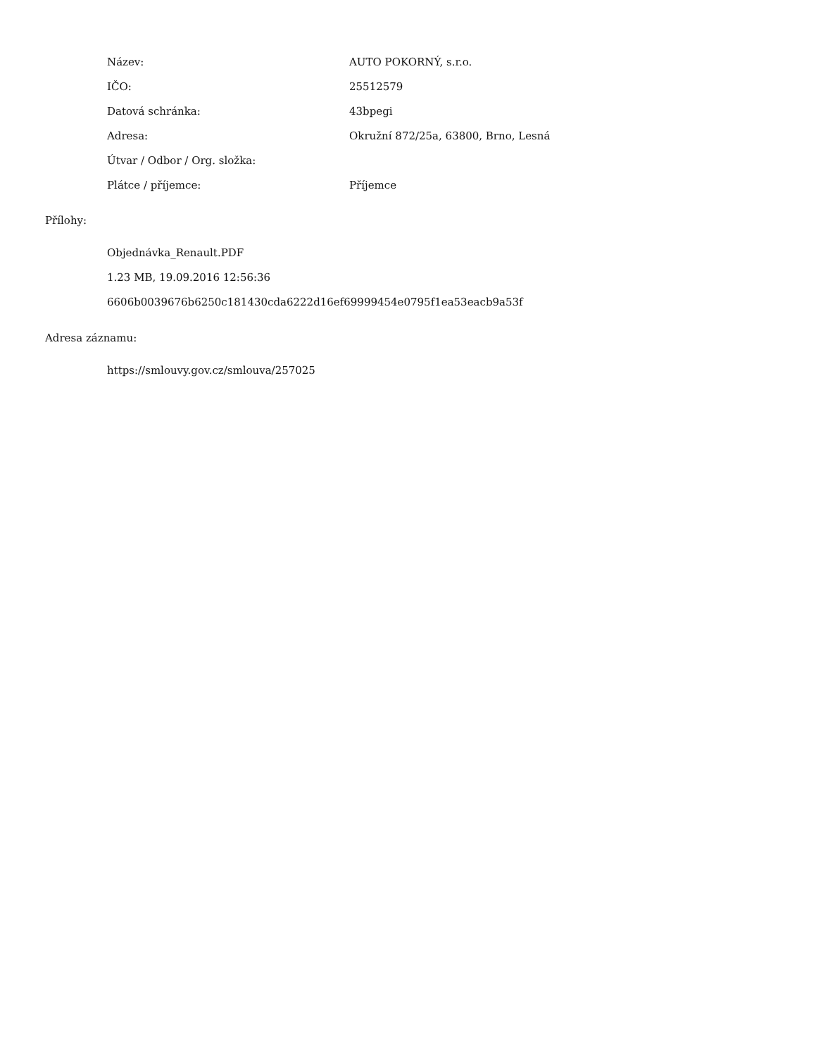| Název: | AUTO POKORNÝ, s.r.o. |
| IČO: | 25512579 |
| Datová schránka: | 43bpegi |
| Adresa: | Okružní 872/25a, 63800, Brno, Lesná |
| Útvar / Odbor / Org. složka: | |
| Plátce / příjemce: | Příjemce |
Přílohy:
Objednávka_Renault.PDF
1.23 MB, 19.09.2016 12:56:36
6606b0039676b6250c181430cda6222d16ef69999454e0795f1ea53eacb9a53f
Adresa záznamu:
https://smlouvy.gov.cz/smlouva/257025